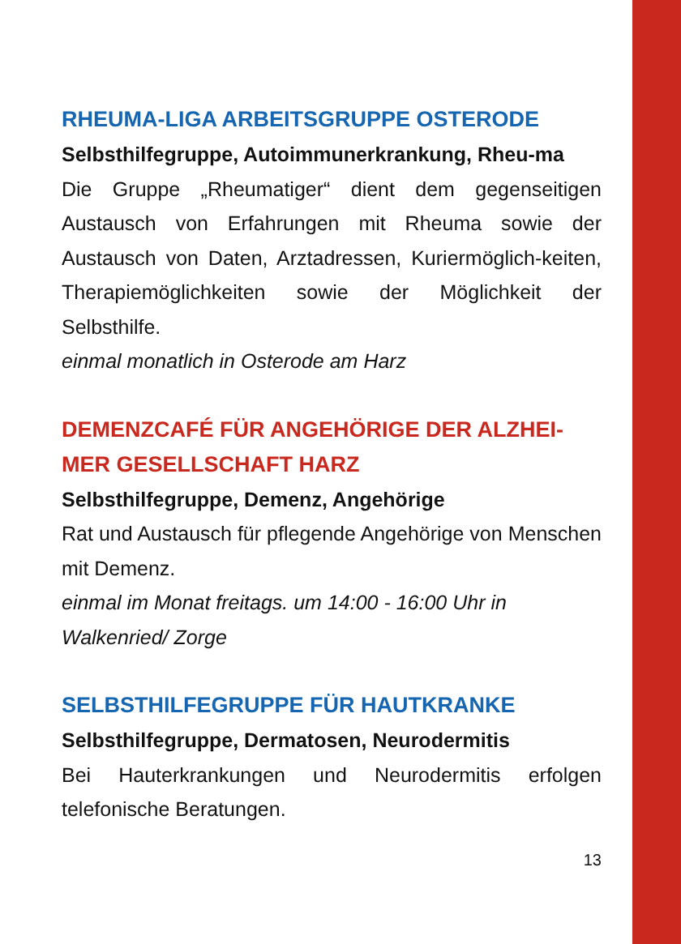RHEUMA-LIGA ARBEITSGRUPPE OSTERODE
Selbsthilfegruppe, Autoimmunerkrankung, Rheu-ma
Die Gruppe „Rheumatiger“ dient dem gegenseitigen Austausch von Erfahrungen mit Rheuma sowie der Austausch von Daten, Arztadressen, Kuriermöglich-keiten, Therapiemöglichkeiten sowie der Möglichkeit der Selbsthilfe.
einmal monatlich in Osterode am Harz
DEMENZCAFÉ FÜR ANGEHÖRIGE DER ALZHEI-MER GESELLSCHAFT HARZ
Selbsthilfegruppe, Demenz, Angehörige
Rat und Austausch für pflegende Angehörige von Menschen mit Demenz.
einmal im Monat freitags. um 14:00 - 16:00 Uhr in Walkenried/ Zorge
SELBSTHILFEGRUPPE FÜR HAUTKRANKE
Selbsthilfegruppe, Dermatosen, Neurodermitis
Bei Hauterkrankungen und Neurodermitis erfolgen telefonische Beratungen.
13